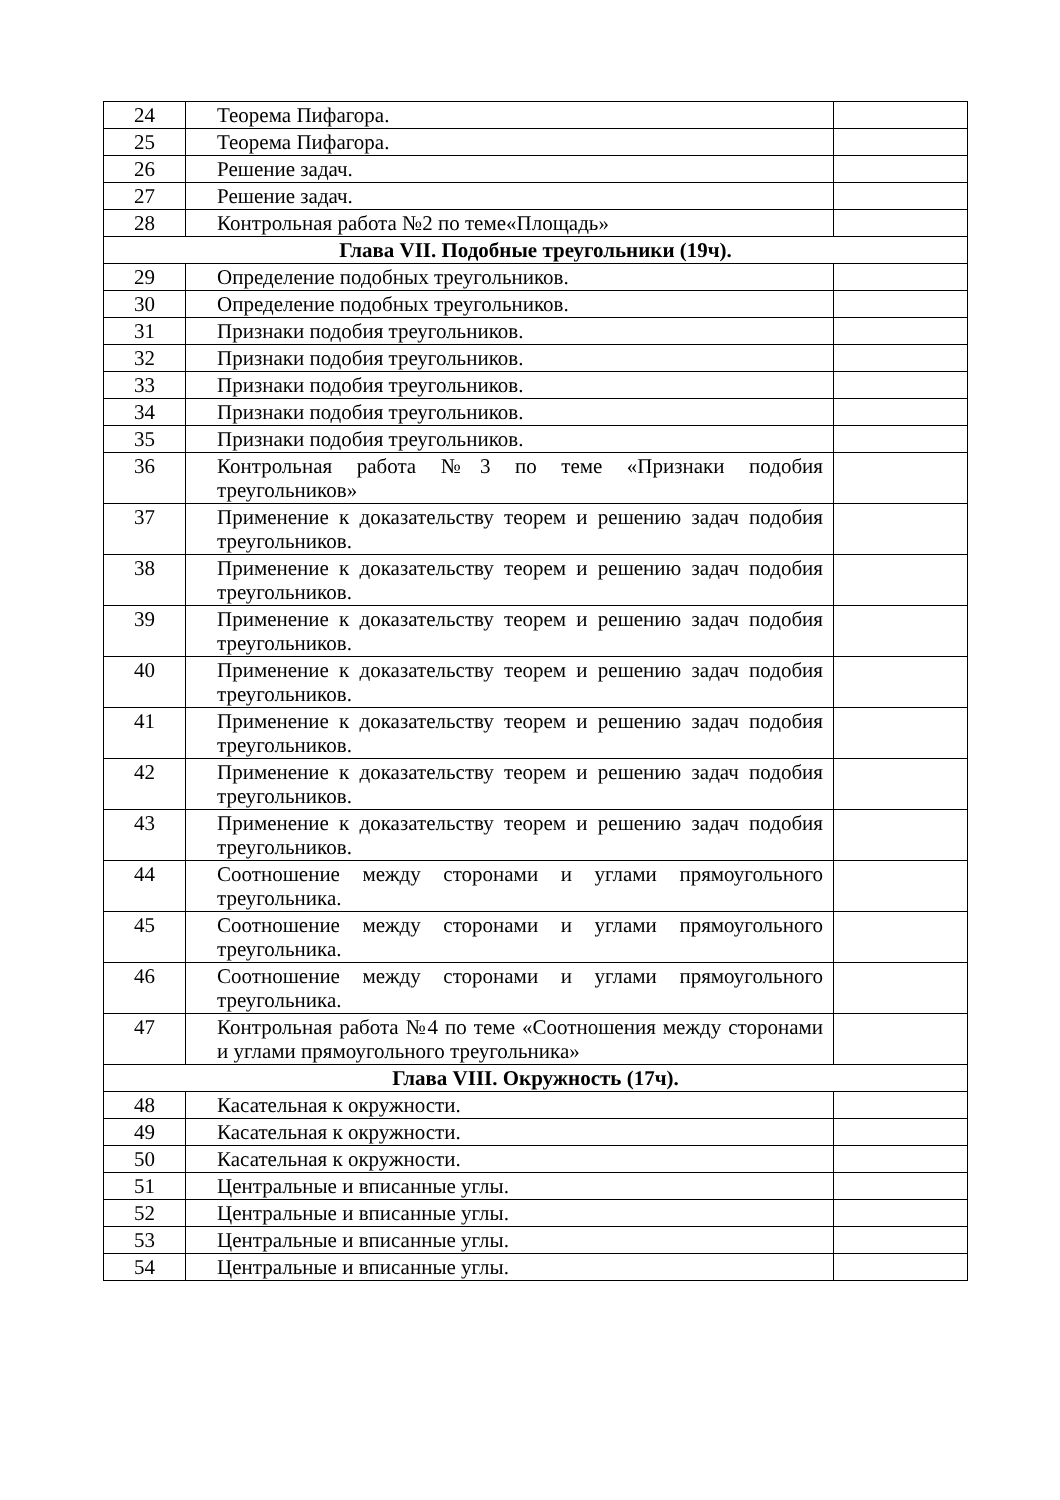| 24 | Теорема Пифагора. | |
| 25 | Теорема Пифагора. | |
| 26 | Решение задач. | |
| 27 | Решение задач. | |
| 28 | Контрольная работа №2 по теме«Площадь» | |
| Глава VII. Подобные треугольники (19ч). | | |
| 29 | Определение подобных треугольников. | |
| 30 | Определение подобных треугольников. | |
| 31 | Признаки подобия треугольников. | |
| 32 | Признаки подобия треугольников. | |
| 33 | Признаки подобия треугольников. | |
| 34 | Признаки подобия треугольников. | |
| 35 | Признаки подобия треугольников. | |
| 36 | Контрольная работа №3 по теме «Признаки подобия треугольников» | |
| 37 | Применение к доказательству теорем и решению задач подобия треугольников. | |
| 38 | Применение к доказательству теорем и решению задач подобия треугольников. | |
| 39 | Применение к доказательству теорем и решению задач подобия треугольников. | |
| 40 | Применение к доказательству теорем и решению задач подобия треугольников. | |
| 41 | Применение к доказательству теорем и решению задач подобия треугольников. | |
| 42 | Применение к доказательству теорем и решению задач подобия треугольников. | |
| 43 | Применение к доказательству теорем и решению задач подобия треугольников. | |
| 44 | Соотношение между сторонами и углами прямоугольного треугольника. | |
| 45 | Соотношение между сторонами и углами прямоугольного треугольника. | |
| 46 | Соотношение между сторонами и углами прямоугольного треугольника. | |
| 47 | Контрольная работа №4 по теме «Соотношения между сторонами и углами прямоугольного треугольника» | |
| Глава VIII. Окружность (17ч). | | |
| 48 | Касательная к окружности. | |
| 49 | Касательная к окружности. | |
| 50 | Касательная к окружности. | |
| 51 | Центральные и вписанные углы. | |
| 52 | Центральные и вписанные углы. | |
| 53 | Центральные и вписанные углы. | |
| 54 | Центральные и вписанные углы. | |